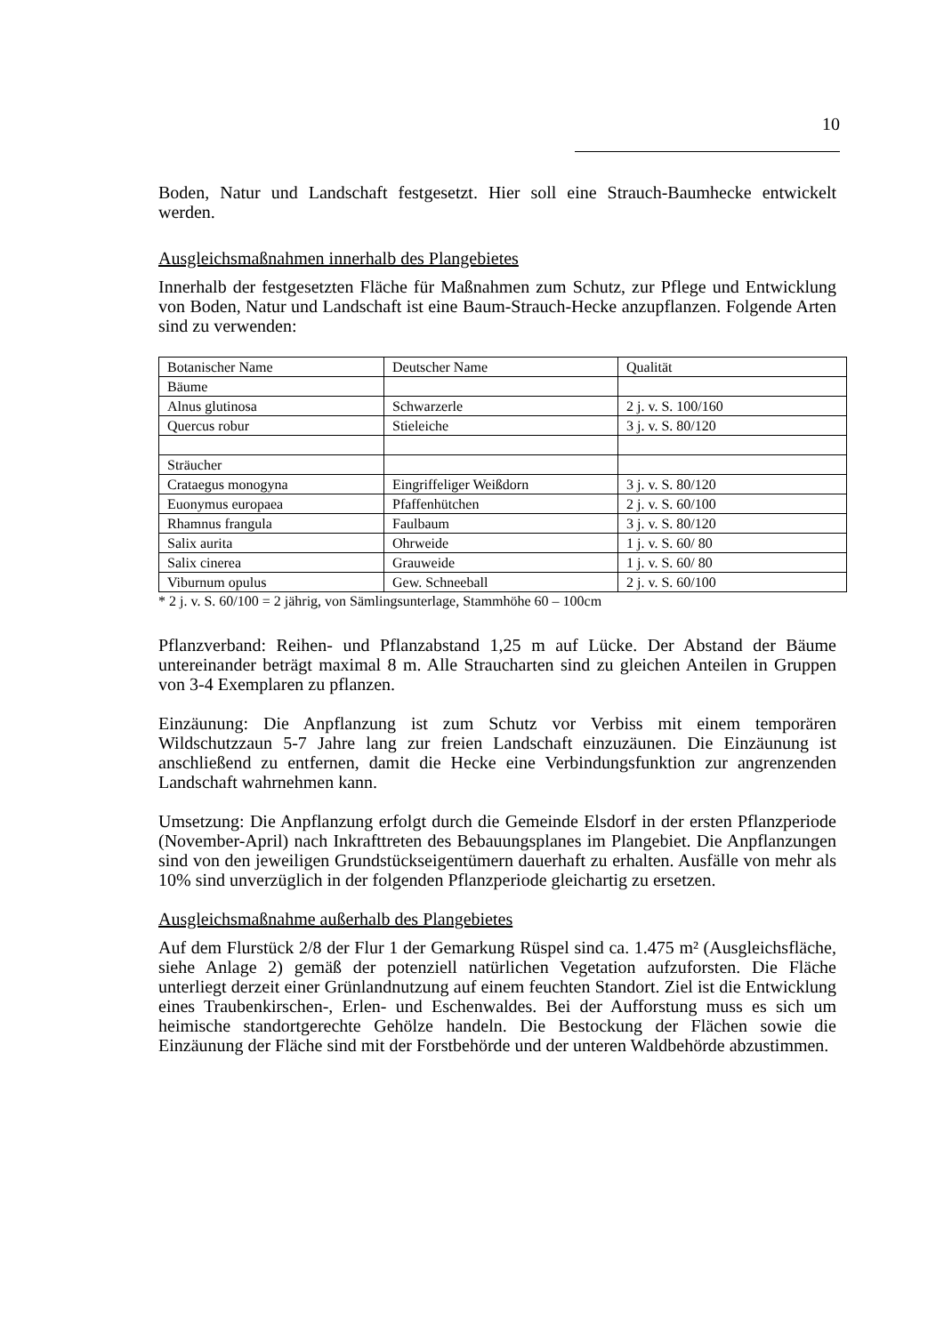10
Boden, Natur und Landschaft festgesetzt. Hier soll eine Strauch-Baumhecke entwickelt werden.
Ausgleichsmaßnahmen innerhalb des Plangebietes
Innerhalb der festgesetzten Fläche für Maßnahmen zum Schutz, zur Pflege und Entwicklung von Boden, Natur und Landschaft ist eine Baum-Strauch-Hecke anzupflanzen. Folgende Arten sind zu verwenden:
| Botanischer Name | Deutscher Name | Qualität |
| Bäume | | |
| Alnus glutinosa | Schwarzerle | 2 j. v. S. 100/160 |
| Quercus robur | Stieleiche | 3 j. v. S. 80/120 |
| Sträucher | | |
| Crataegus monogyna | Eingriffeliger Weißdorn | 3 j. v. S. 80/120 |
| Euonymus europaea | Pfaffenhütchen | 2 j. v. S. 60/100 |
| Rhamnus frangula | Faulbaum | 3 j. v. S. 80/120 |
| Salix aurita | Ohrweide | 1 j. v. S. 60/ 80 |
| Salix cinerea | Grauweide | 1 j. v. S. 60/ 80 |
| Viburnum opulus | Gew. Schneeball | 2 j. v. S. 60/100 |
* 2 j. v. S. 60/100 = 2 jährig, von Sämlingsunterlage, Stammhöhe 60 – 100cm
Pflanzverband: Reihen- und Pflanzabstand 1,25 m auf Lücke. Der Abstand der Bäume untereinander beträgt maximal 8 m. Alle Straucharten sind zu gleichen Anteilen in Gruppen von 3-4 Exemplaren zu pflanzen.
Einzäunung: Die Anpflanzung ist zum Schutz vor Verbiss mit einem temporären Wildschutzzaun 5-7 Jahre lang zur freien Landschaft einzuzäunen. Die Einzäunung ist anschließend zu entfernen, damit die Hecke eine Verbindungsfunktion zur angrenzenden Landschaft wahrnehmen kann.
Umsetzung: Die Anpflanzung erfolgt durch die Gemeinde Elsdorf in der ersten Pflanzperiode (November-April) nach Inkrafttreten des Bebauungsplanes im Plangebiet. Die Anpflanzungen sind von den jeweiligen Grundstückseigentümern dauerhaft zu erhalten. Ausfälle von mehr als 10% sind unverzüglich in der folgenden Pflanzperiode gleichartig zu ersetzen.
Ausgleichsmaßnahme außerhalb des Plangebietes
Auf dem Flurstück 2/8 der Flur 1 der Gemarkung Rüspel sind ca. 1.475 m² (Ausgleichsfläche, siehe Anlage 2) gemäß der potenziell natürlichen Vegetation aufzuforsten. Die Fläche unterliegt derzeit einer Grünlandnutzung auf einem feuchten Standort. Ziel ist die Entwicklung eines Traubenkirschen-, Erlen- und Eschenwaldes. Bei der Aufforstung muss es sich um heimische standortgerechte Gehölze handeln. Die Bestockung der Flächen sowie die Einzäunung der Fläche sind mit der Forstbehörde und der unteren Waldbehörde abzustimmen.